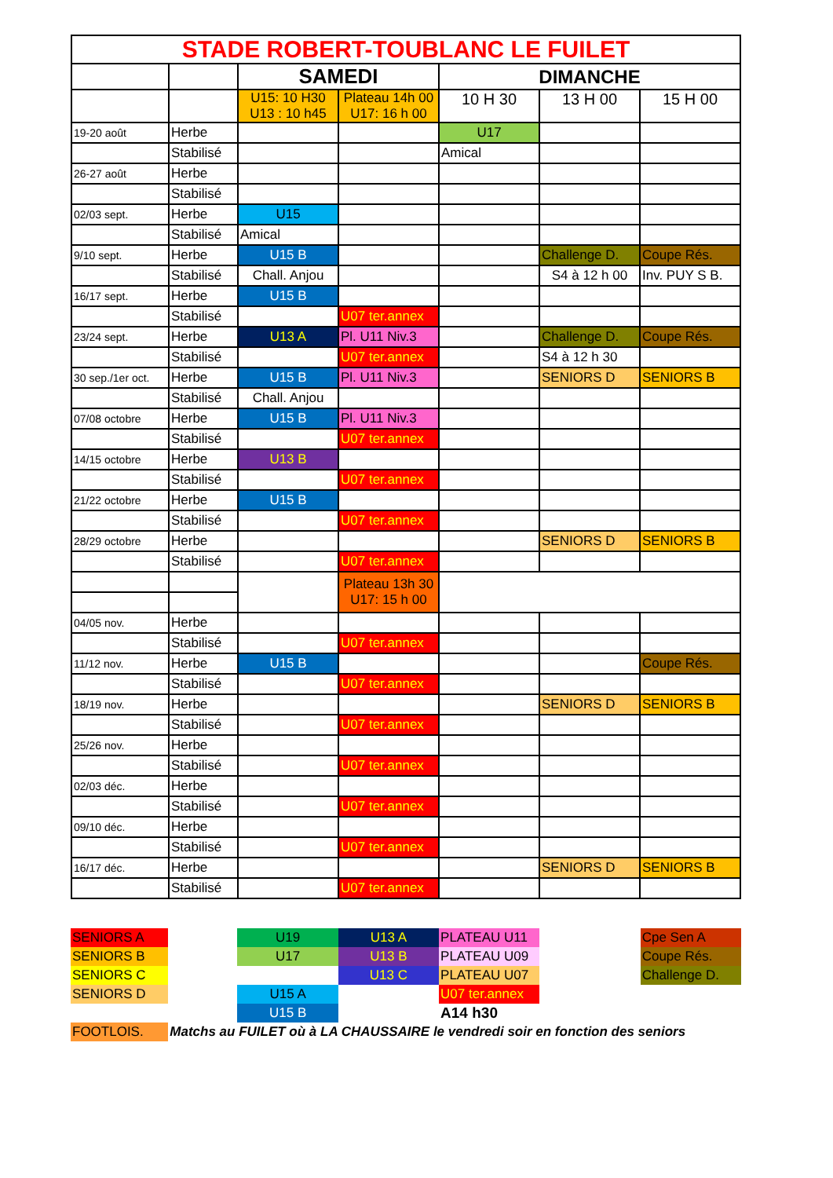| STADE ROBERT-TOUBLANC LE FUILET | | | | | | |
| --- | --- | --- | --- | --- | --- | --- |
| | | SAMEDI | | DIMANCHE | | |
| | | U15: 10 H30 U13 : 10 h45 | Plateau 14h 00 U17: 16 h 00 | 10 H 30 | 13 H 00 | 15 H 00 |
| 19-20 août | Herbe | | | U17 | | |
| | Stabilisé | | | Amical | | |
| 26-27 août | Herbe | | | | | |
| | Stabilisé | | | | | |
| 02/03 sept. | Herbe | U15 | | | | |
| | Stabilisé | Amical | | | | |
| 9/10 sept. | Herbe | U15 B | | | Challenge D. | Coupe Rés. |
| | Stabilisé | Chall. Anjou | | | S4 à 12 h 00 | Inv. PUY S B. |
| 16/17 sept. | Herbe | U15 B | | | | |
| | Stabilisé | | U07 ter.annex | | | |
| 23/24 sept. | Herbe | U13 A | Pl. U11 Niv.3 | | Challenge D. | Coupe Rés. |
| | Stabilisé | | U07 ter.annex | | S4 à 12 h 30 | |
| 30 sep./1er oct. | Herbe | U15 B | Pl. U11 Niv.3 | | SENIORS D | SENIORS B |
| | Stabilisé | Chall. Anjou | | | | |
| 07/08 octobre | Herbe | U15 B | Pl. U11 Niv.3 | | | |
| | Stabilisé | | U07 ter.annex | | | |
| 14/15 octobre | Herbe | U13 B | | | | |
| | Stabilisé | | U07 ter.annex | | | |
| 21/22 octobre | Herbe | U15 B | | | | |
| | Stabilisé | | U07 ter.annex | | | |
| 28/29 octobre | Herbe | | | | SENIORS D | SENIORS B |
| | Stabilisé | | U07 ter.annex | | | |
| | | | Plateau 13h 30 U17: 15 h 00 | | | |
| 04/05 nov. | Herbe | | | | | |
| | Stabilisé | | U07 ter.annex | | | |
| 11/12 nov. | Herbe | U15 B | | | | Coupe Rés. |
| | Stabilisé | | U07 ter.annex | | | |
| 18/19 nov. | Herbe | | | | SENIORS D | SENIORS B |
| | Stabilisé | | U07 ter.annex | | | |
| 25/26 nov. | Herbe | | | | | |
| | Stabilisé | | U07 ter.annex | | | |
| 02/03 déc. | Herbe | | | | | |
| | Stabilisé | | U07 ter.annex | | | |
| 09/10 déc. | Herbe | | | | | |
| | Stabilisé | | U07 ter.annex | | | |
| 16/17 déc. | Herbe | | | | SENIORS D | SENIORS B |
| | Stabilisé | | U07 ter.annex | | | |
| SENIORS A | | U19 | U13 A | PLATEAU U11 | | Cpe Sen A |
| SENIORS B | | U17 | U13 B | PLATEAU U09 | | Coupe Rés. |
| SENIORS C | | | U13 C | PLATEAU U07 | | Challenge D. |
| SENIORS D | | U15 A | | U07 ter.annex | | |
| | | U15 B | | A14 h30 | | |
| FOOTLOIS. | Matchs au FUILET où à LA CHAUSSAIRE le vendredi soir en fonction des seniors | | | | | |